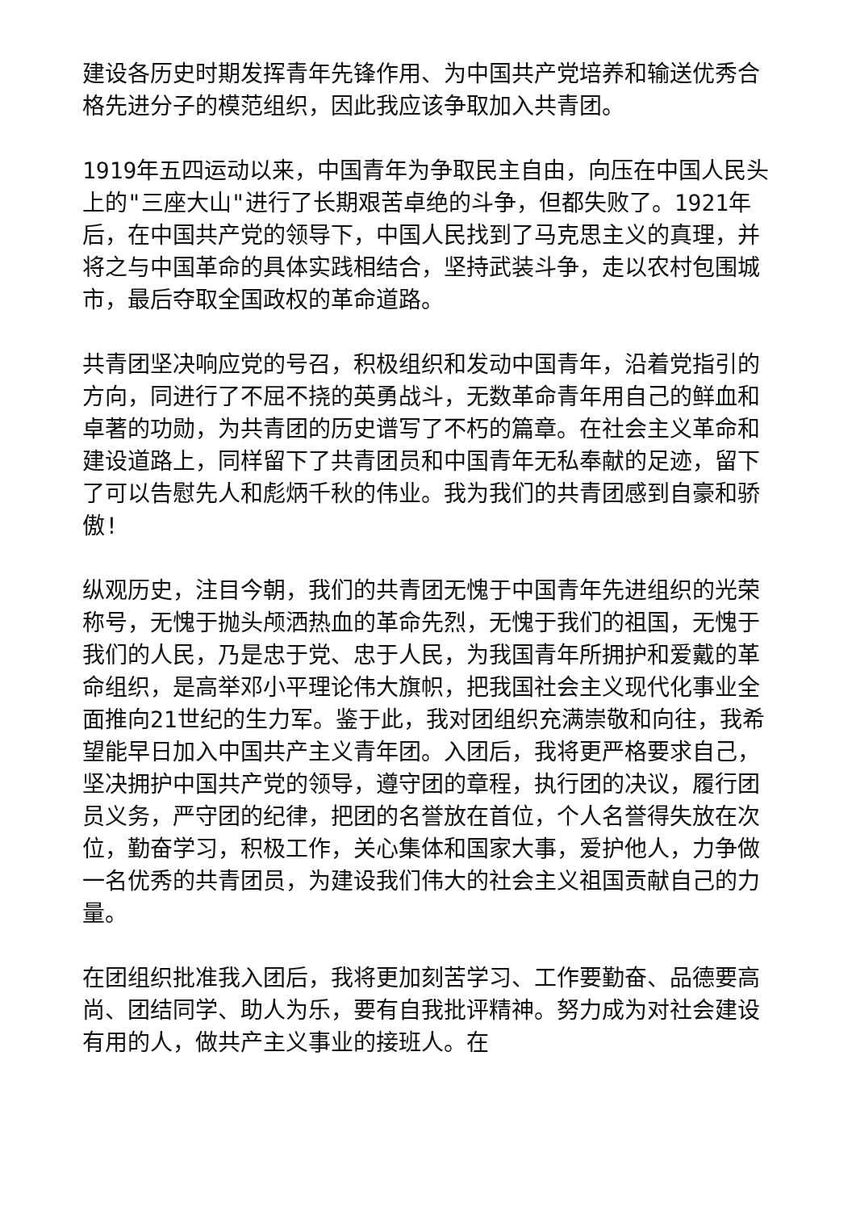建设各历史时期发挥青年先锋作用、为中国共产党培养和输送优秀合格先进分子的模范组织，因此我应该争取加入共青团。
1919年五四运动以来，中国青年为争取民主自由，向压在中国人民头上的"三座大山"进行了长期艰苦卓绝的斗争，但都失败了。1921年后，在中国共产党的领导下，中国人民找到了马克思主义的真理，并将之与中国革命的具体实践相结合，坚持武装斗争，走以农村包围城市，最后夺取全国政权的革命道路。
共青团坚决响应党的号召，积极组织和发动中国青年，沿着党指引的方向，同进行了不屈不挠的英勇战斗，无数革命青年用自己的鲜血和卓著的功勋，为共青团的历史谱写了不朽的篇章。在社会主义革命和建设道路上，同样留下了共青团员和中国青年无私奉献的足迹，留下了可以告慰先人和彪炳千秋的伟业。我为我们的共青团感到自豪和骄傲!
纵观历史，注目今朝，我们的共青团无愧于中国青年先进组织的光荣称号，无愧于抛头颅洒热血的革命先烈，无愧于我们的祖国，无愧于我们的人民，乃是忠于党、忠于人民，为我国青年所拥护和爱戴的革命组织，是高举邓小平理论伟大旗帜，把我国社会主义现代化事业全面推向21世纪的生力军。鉴于此，我对团组织充满崇敬和向往，我希望能早日加入中国共产主义青年团。入团后，我将更严格要求自己，坚决拥护中国共产党的领导，遵守团的章程，执行团的决议，履行团员义务，严守团的纪律，把团的名誉放在首位，个人名誉得失放在次位，勤奋学习，积极工作，关心集体和国家大事，爱护他人，力争做一名优秀的共青团员，为建设我们伟大的社会主义祖国贡献自己的力量。
在团组织批准我入团后，我将更加刻苦学习、工作要勤奋、品德要高尚、团结同学、助人为乐，要有自我批评精神。努力成为对社会建设有用的人，做共产主义事业的接班人。在